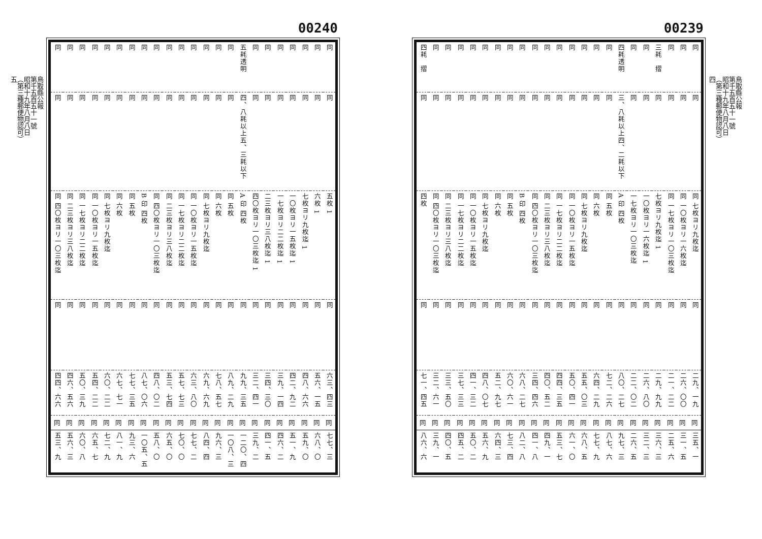00239
| 同 | 同 | 同 | 三耗 摺 | 同 | 同 | 四耗透明 | 同 | 同 | 同 | 同 | 同 | 同 | 同 | 同 | 同 | 同 | 同 | 同 | 同 | 同 | 同 | 四耗 摺 |
| 同 | 同 | 同 | 同 | 同 | 同 | 三、八耗以上四、二耗以下 | 同 | 同 | 同 | 同 | 同 | 同 | 同 | 同 | 同 | 同 | 同 | 同 | 同 | 同 | 同 | 同 |
| 同 七枚ヨリ九枚迄 | 同 一〇枚ヨリ一六枚迄 | 同 一七枚ヨリ一〇三枚迄 | 1 七枚ヨリ九枚迄 | 1 一〇枚ヨリ一六枚迄 | 一七枚ヨリ一〇三枚迄 | A 印 四枚 | 同 五枚 | 同 六枚 | 同 七枚ヨリ九枚迄 | 同 一〇枚ヨリ一五枚迄 | 同 一七枚ヨリ二二枚迄 | 同 二三枚ヨリ三八枚迄 | 同 四〇枚ヨリ一〇三枚迄 | B 印 四枚 | 同 五枚 | 同 六枚 | 同 七枚ヨリ九枚迄 | 同 一〇枚ヨリ一五枚迄 | 同 一七枚ヨリ二二枚迄 | 同 二三枚ヨリ三八枚迄 | 同 四〇枚ヨリ一〇三枚迄 | 四枚 |
| 同 | 同 | 同 | 同 | 同 | 同 | 同 | 同 | 同 | 同 | 同 | 同 | 同 | 同 | 同 | 同 | 同 | 同 | 同 | 同 | 同 | 同 | 同 |
| 二九、一九 | 二六、〇〇 | 二一、二二 | 二九、九九 | 二六、八〇 | 二二、〇二 | 八〇、二七 | 七二、二六 | 六四、二九 | 五五、〇三 | 五〇、四一 | 四四、三五 | 四〇、五二 | 三四、四六 | 六八、二七 | 六〇、六一 | 五二、九七 | 四八、〇七 | 四一、三二 | 三七、三三 | 三三、五〇 | 三二、六一 | 七一、四五 |
| 同 | 同 | 同 | 同 | 同 | 同 | 同 | 同 | 同 | 同 | 同 | 同 | 同 | 同 | 同 | 同 | 同 | 同 | 同 | 同 | 同 | 同 | 同 |
| 三五、一 | 三一、五 | 二五、六 | 三六、三 | 三二、三 | 二六、五 | 九七、三 | 八七、六 | 七七、九 | 六八、五 | 六一、〇 | 五三、七 | 四九、一 | 四一、八 | 八二、八 | 七三、四 | 六四、三 | 五六、九 | 五〇、二 | 四五、二 | 四〇、五 | 三九、一 | 八六、六 |
鳥取縣公報
第千五百五十一號
昭和十九年八月八日
（第三種郵便物認可）
四
00240
| 同 | 同 | 同 | 同 | 同 | 同 | 同 | 五耗透明 | 同 | 同 | 同 | 同 | 同 | 同 | 同 | 同 | 同 | 同 | 同 | 同 | 同 | 同 | 同 |
| 同 | 同 | 同 | 同 | 同 | 同 | 同 | 四、八耗以上五、三耗以下 | 同 | 同 | 同 | 同 | 同 | 同 | 同 | 同 | 同 | 同 | 同 | 同 | 同 | 同 | 同 |
| 1 五枚 | 1 六枚 | 1 七枚ヨリ九枚迄 | 1 一〇枚ヨリ一五枚迄 | 1 一七枚ヨリ二二枚迄 | 1 二三枚ヨリ三八枚迄 | 1 四〇枚ヨリ一〇三枚迄 | A 印 四枚 | 同 五枚 | 同 六枚 | 同 七枚ヨリ九枚迄 | 同 一〇枚ヨリ一五枚迄 | 同 一七枚ヨリ二二枚迄 | 同 二三枚ヨリ三八枚迄 | 同 四〇枚ヨリ一〇三枚迄 | B 印 四枚 | 同 五枚 | 同 六枚 | 同 七枚ヨリ九枚迄 | 同 一〇枚ヨリ一五枚迄 | 同 一七枚ヨリ二二枚迄 | 同 二三枚ヨリ三八枚迄 | 同 四〇枚ヨリ一〇三枚迄 |
| 同 | 同 | 同 | 同 | 同 | 同 | 同 | 同 | 同 | 同 | 同 | 同 | 同 | 同 | 同 | 同 | 同 | 同 | 同 | 同 | 同 | 同 | 同 |
| 六三、四三 | 五六、一五 | 四八、六六 | 四二、九二 | 三九、一四 | 三四、三〇 | 三二、四一 | 九九、三五 | 八九、二九 | 七八、五七 | 六九、六九 | 六三、八〇 | 五七、七三 | 五三、七四 | 四八、〇二 | 八七、〇六 | 七七、三五 | 六七、七一 | 六〇、二二 | 五四、二二 | 五〇、三九 | 四六、五六 | 四四、六六 |
| 同 | 同 | 同 | 同 | 同 | 同 | 同 | 同 | 同 | 同 | 同 | 同 | 同 | 同 | 同 | 同 | 同 | 同 | 同 | 同 | 同 | 同 | 同 |
| 七七、三 | 六八、〇 | 五九、〇 | 五一、九 | 四六、二 | 四一、五 | 三九、二 | 一二〇、四 | 一〇八、三 | 九六、三 | 八四、四 | 七七、二 | 七〇、〇 | 六五、〇 | 五八、〇 | 一〇五、五 | 九三、六 | 八一、九 | 七二、九 | 六五、七 | 六〇、八 | 五六、三 | 五三、九 |
鳥取縣公報
第千五百五十一號
昭和十九年八月八日
（第三種郵便物認可）
五